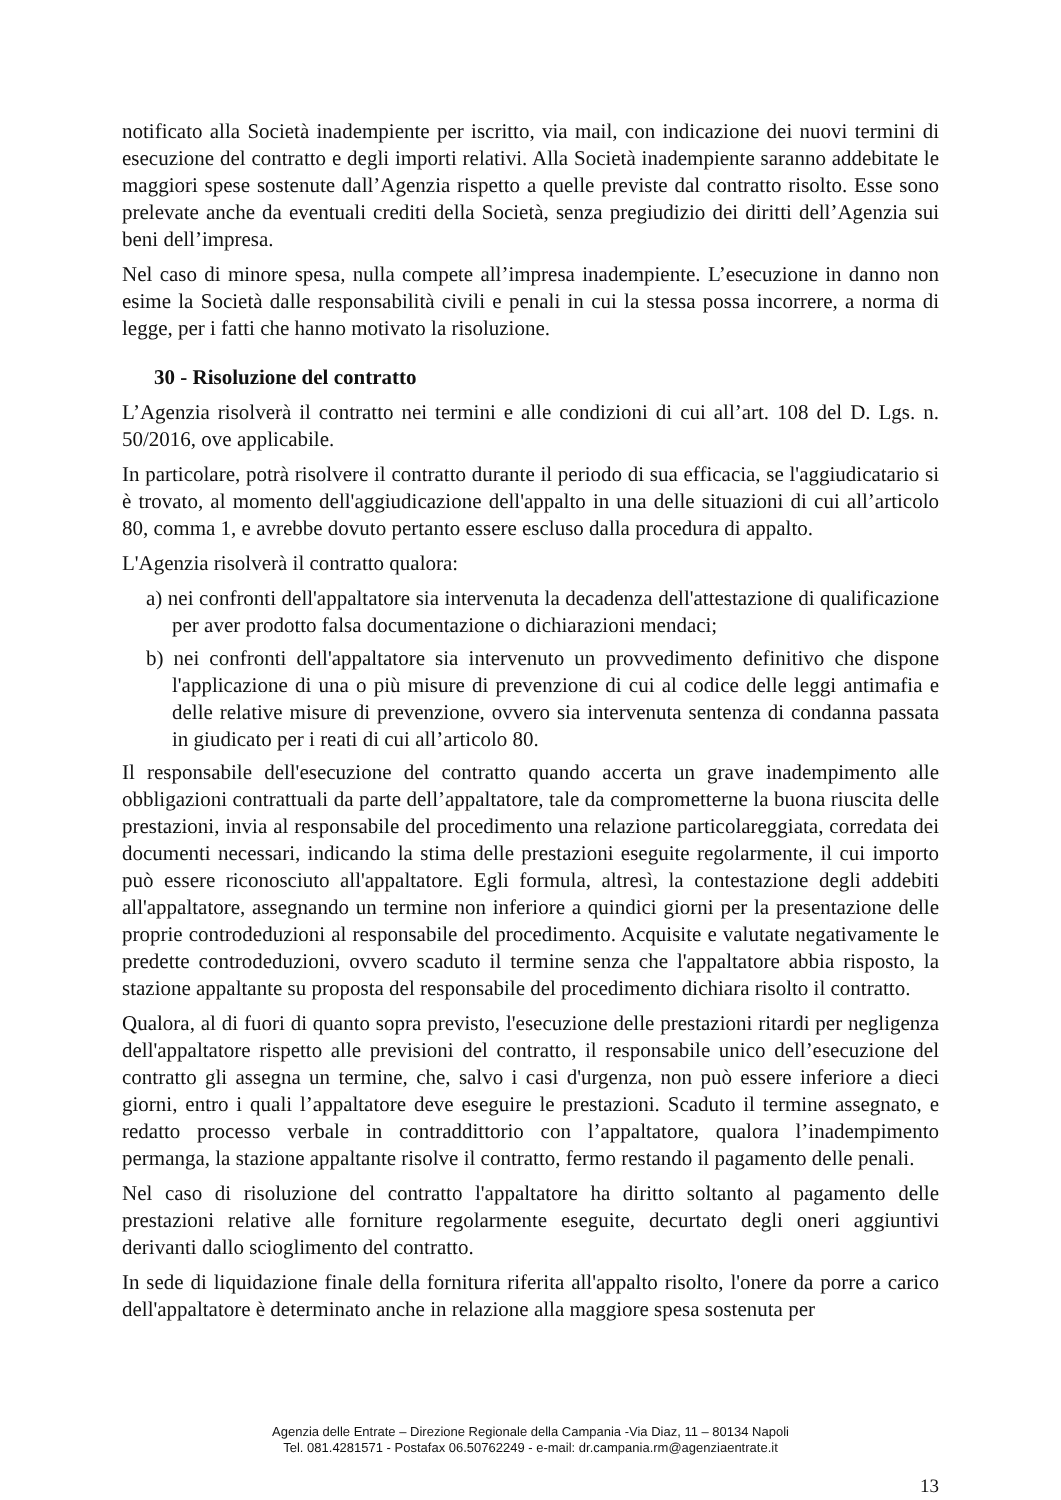notificato alla Società inadempiente per iscritto, via mail, con indicazione dei nuovi termini di esecuzione del contratto e degli importi relativi. Alla Società inadempiente saranno addebitate le maggiori spese sostenute dall’Agenzia rispetto a quelle previste dal contratto risolto. Esse sono prelevate anche da eventuali crediti della Società, senza pregiudizio dei diritti dell’Agenzia sui beni dell’impresa.
Nel caso di minore spesa, nulla compete all’impresa inadempiente. L’esecuzione in danno non esime la Società dalle responsabilità civili e penali in cui la stessa possa incorrere, a norma di legge, per i fatti che hanno motivato la risoluzione.
30 - Risoluzione del contratto
L’Agenzia risolverà il contratto nei termini e alle condizioni di cui all’art. 108 del D. Lgs. n. 50/2016, ove applicabile.
In particolare, potrà risolvere il contratto durante il periodo di sua efficacia, se l'aggiudicatario si è trovato, al momento dell'aggiudicazione dell'appalto in una delle situazioni di cui all’articolo 80, comma 1, e avrebbe dovuto pertanto essere escluso dalla procedura di appalto.
L'Agenzia risolverà il contratto qualora:
a) nei confronti dell'appaltatore sia intervenuta la decadenza dell'attestazione di qualificazione per aver prodotto falsa documentazione o dichiarazioni mendaci;
b) nei confronti dell'appaltatore sia intervenuto un provvedimento definitivo che dispone l'applicazione di una o più misure di prevenzione di cui al codice delle leggi antimafia e delle relative misure di prevenzione, ovvero sia intervenuta sentenza di condanna passata in giudicato per i reati di cui all’articolo 80.
Il responsabile dell'esecuzione del contratto quando accerta un grave inadempimento alle obbligazioni contrattuali da parte dell’appaltatore, tale da comprometterne la buona riuscita delle prestazioni, invia al responsabile del procedimento una relazione particolareggiata, corredata dei documenti necessari, indicando la stima delle prestazioni eseguite regolarmente, il cui importo può essere riconosciuto all'appaltatore. Egli formula, altresì, la contestazione degli addebiti all'appaltatore, assegnando un termine non inferiore a quindici giorni per la presentazione delle proprie controdeduzioni al responsabile del procedimento. Acquisite e valutate negativamente le predette controdeduzioni, ovvero scaduto il termine senza che l'appaltatore abbia risposto, la stazione appaltante su proposta del responsabile del procedimento dichiara risolto il contratto.
Qualora, al di fuori di quanto sopra previsto, l'esecuzione delle prestazioni ritardi per negligenza dell'appaltatore rispetto alle previsioni del contratto, il responsabile unico dell’esecuzione del contratto gli assegna un termine, che, salvo i casi d'urgenza, non può essere inferiore a dieci giorni, entro i quali l’appaltatore deve eseguire le prestazioni. Scaduto il termine assegnato, e redatto processo verbale in contraddittorio con l’appaltatore, qualora l’inadempimento permanga, la stazione appaltante risolve il contratto, fermo restando il pagamento delle penali.
Nel caso di risoluzione del contratto l'appaltatore ha diritto soltanto al pagamento delle prestazioni relative alle forniture regolarmente eseguite, decurtato degli oneri aggiuntivi derivanti dallo scioglimento del contratto.
In sede di liquidazione finale della fornitura riferita all'appalto risolto, l'onere da porre a carico dell'appaltatore è determinato anche in relazione alla maggiore spesa sostenuta per
Agenzia delle Entrate – Direzione Regionale della Campania -Via Diaz, 11 – 80134 Napoli
Tel. 081.4281571 - Postafax 06.50762249 - e-mail: dr.campania.rm@agenziaentrate.it
13